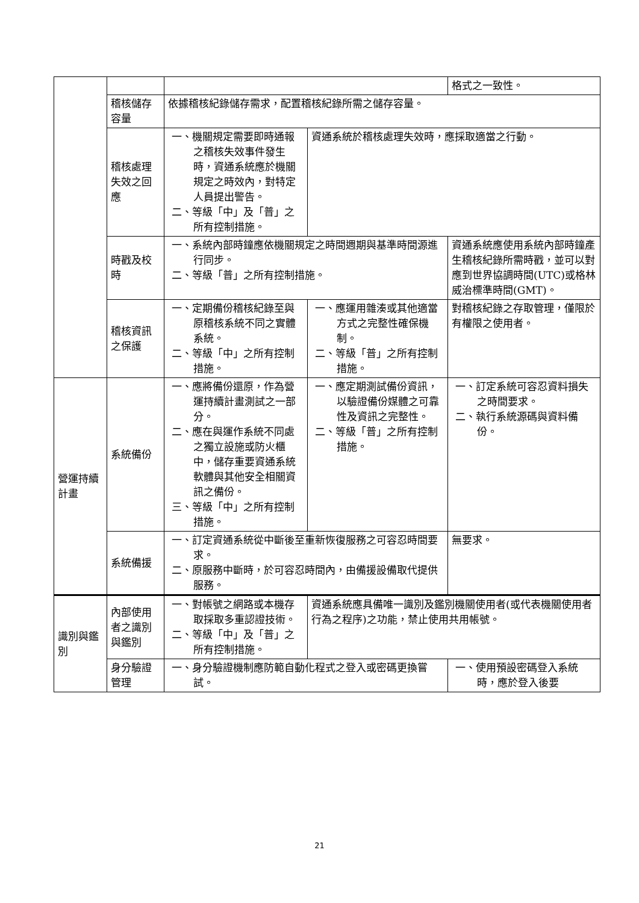| | | | | 格式之一致性。 |
| | 稽核儲存容量 | 依據稽核紀錄儲存需求，配置稽核紀錄所需之儲存容量。 | | |
| | 稽核處理失效之回應 | 一、機關規定需要即時通報之稽核失效事件發生時，資通系統應於機關規定之時效內，對特定人員提出警告。 二、等級「中」及「普」之所有控制措施。 | 資通系統於稽核處理失效時，應採取適當之行動。 | |
| | 時戳及校時 | 一、系統內部時鐘應依機關規定之時間週期與基準時間源進行同步。 二、等級「普」之所有控制措施。 | | 資通系統應使用系統內部時鐘產生稽核紀錄所需時戳，並可以對應到世界協調時間(UTC)或格林威治標準時間(GMT)。 |
| | 稽核資訊之保護 | 一、定期備份稽核紀錄至與原稽核系統不同之實體系統。 二、等級「中」之所有控制措施。 | 一、應運用雜湊或其他適當方式之完整性確保機制。 二、等級「普」之所有控制措施。 | 對稽核紀錄之存取管理，僅限於有權限之使用者。 |
| 營運持續計畫 | 系統備份 | 一、應將備份還原，作為營運持續計畫測試之一部分。 二、應在與運作系統不同處之獨立設施或防火櫃中，儲存重要資通系統軟體與其他安全相關資訊之備份。 三、等級「中」之所有控制措施。 | 一、應定期測試備份資訊，以驗證備份媒體之可靠性及資訊之完整性。 二、等級「普」之所有控制措施。 | 一、訂定系統可容忍資料損失之時間要求。 二、執行系統源碼與資料備份。 |
| | 系統備援 | 一、訂定資通系統從中斷後至重新恢復服務之可容忍時間要求。 二、原服務中斷時，於可容忍時間內，由備援設備取代提供服務。 | | 無要求。 |
| 識別與鑑別 | 內部使用者之識別與鑑別 | 一、對帳號之網路或本機存取採取多重認證技術。 二、等級「中」及「普」之所有控制措施。 | 資通系統應具備唯一識別及鑑別機關使用者(或代表機關使用者行為之程序)之功能，禁止使用共用帳號。 | |
| | 身分驗證管理 | 一、身分驗證機制應防範自動化程式之登入或密碼更換嘗試。 | | 一、使用預設密碼登入系統時，應於登入後要 |
21